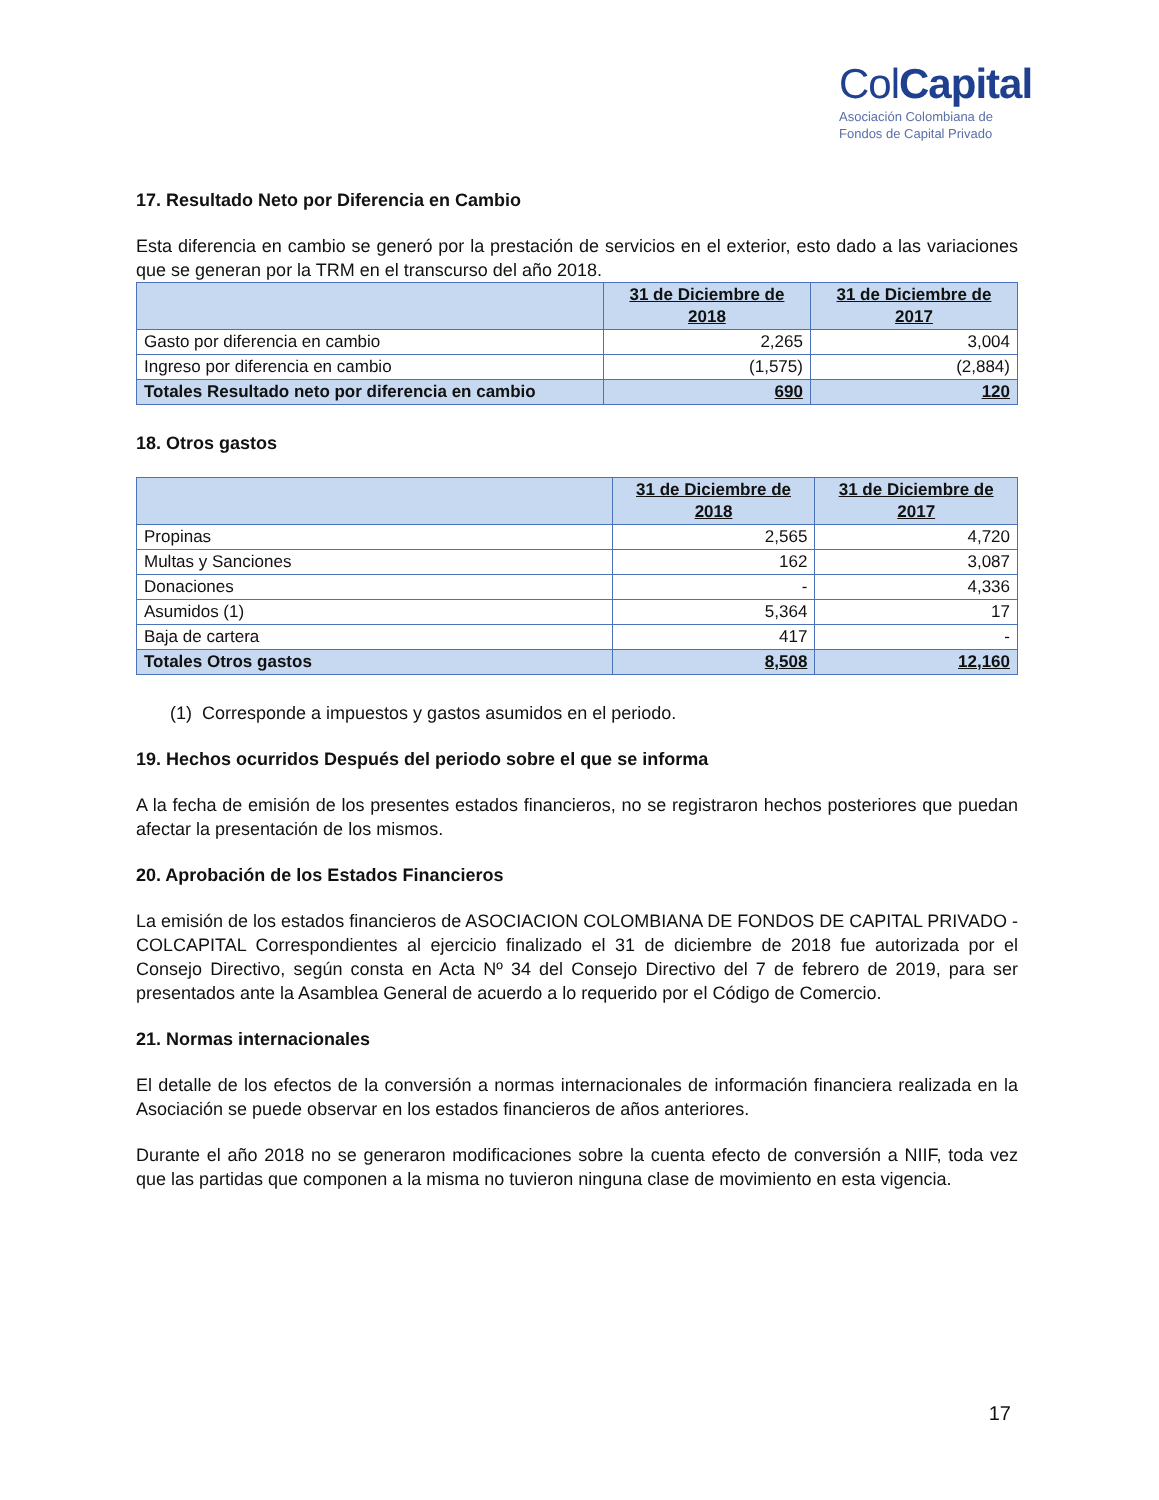ColCapital
Asociación Colombiana de
Fondos de Capital Privado
17. Resultado Neto por Diferencia en Cambio
Esta diferencia en cambio se generó por la prestación de servicios en el exterior, esto dado a las variaciones que se generan por la TRM en el transcurso del año 2018.
| | 31 de Diciembre de 2018 | 31 de Diciembre de 2017 |
| --- | --- | --- |
| Gasto por diferencia en cambio | 2,265 | 3,004 |
| Ingreso por diferencia en cambio | (1,575) | (2,884) |
| Totales Resultado neto por diferencia en cambio | 690 | 120 |
18. Otros gastos
| | 31 de Diciembre de 2018 | 31 de Diciembre de 2017 |
| --- | --- | --- |
| Propinas | 2,565 | 4,720 |
| Multas y Sanciones | 162 | 3,087 |
| Donaciones | - | 4,336 |
| Asumidos (1) | 5,364 | 17 |
| Baja de cartera | 417 | - |
| Totales Otros gastos | 8,508 | 12,160 |
(1) Corresponde a impuestos y gastos asumidos en el periodo.
19. Hechos ocurridos Después del periodo sobre el que se informa
A la fecha de emisión de los presentes estados financieros, no se registraron hechos posteriores que puedan afectar la presentación de los mismos.
20. Aprobación de los Estados Financieros
La emisión de los estados financieros de ASOCIACION COLOMBIANA DE FONDOS DE CAPITAL PRIVADO - COLCAPITAL Correspondientes al ejercicio finalizado el 31 de diciembre de 2018 fue autorizada por el Consejo Directivo, según consta en Acta Nº 34 del Consejo Directivo del 7 de febrero de 2019, para ser presentados ante la Asamblea General de acuerdo a lo requerido por el Código de Comercio.
21. Normas internacionales
El detalle de los efectos de la conversión a normas internacionales de información financiera realizada en la Asociación se puede observar en los estados financieros de años anteriores.
Durante el año 2018 no se generaron modificaciones sobre la cuenta efecto de conversión a NIIF, toda vez que las partidas que componen a la misma no tuvieron ninguna clase de movimiento en esta vigencia.
17